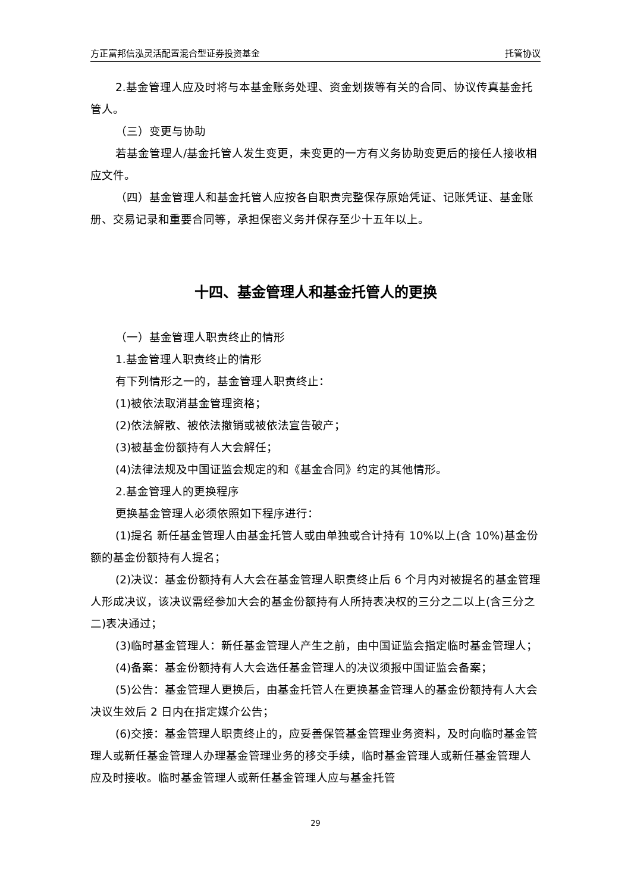方正富邦信泓灵活配置混合型证券投资基金 托管协议
2.基金管理人应及时将与本基金账务处理、资金划拨等有关的合同、协议传真基金托管人。
（三）变更与协助
若基金管理人/基金托管人发生变更，未变更的一方有义务协助变更后的接任人接收相应文件。
（四）基金管理人和基金托管人应按各自职责完整保存原始凭证、记账凭证、基金账册、交易记录和重要合同等，承担保密义务并保存至少十五年以上。
十四、基金管理人和基金托管人的更换
（一）基金管理人职责终止的情形
1.基金管理人职责终止的情形
有下列情形之一的，基金管理人职责终止：
(1)被依法取消基金管理资格；
(2)依法解散、被依法撤销或被依法宣告破产；
(3)被基金份额持有人大会解任；
(4)法律法规及中国证监会规定的和《基金合同》约定的其他情形。
2.基金管理人的更换程序
更换基金管理人必须依照如下程序进行：
(1)提名 新任基金管理人由基金托管人或由单独或合计持有 10%以上(含 10%)基金份额的基金份额持有人提名；
(2)决议：基金份额持有人大会在基金管理人职责终止后 6 个月内对被提名的基金管理人形成决议，该决议需经参加大会的基金份额持有人所持表决权的三分之二以上(含三分之二)表决通过；
(3)临时基金管理人：新任基金管理人产生之前，由中国证监会指定临时基金管理人；
(4)备案：基金份额持有人大会选任基金管理人的决议须报中国证监会备案；
(5)公告：基金管理人更换后，由基金托管人在更换基金管理人的基金份额持有人大会决议生效后 2 日内在指定媒介公告；
(6)交接：基金管理人职责终止的，应妥善保管基金管理业务资料，及时向临时基金管理人或新任基金管理人办理基金管理业务的移交手续，临时基金管理人或新任基金管理人应及时接收。临时基金管理人或新任基金管理人应与基金托管
29